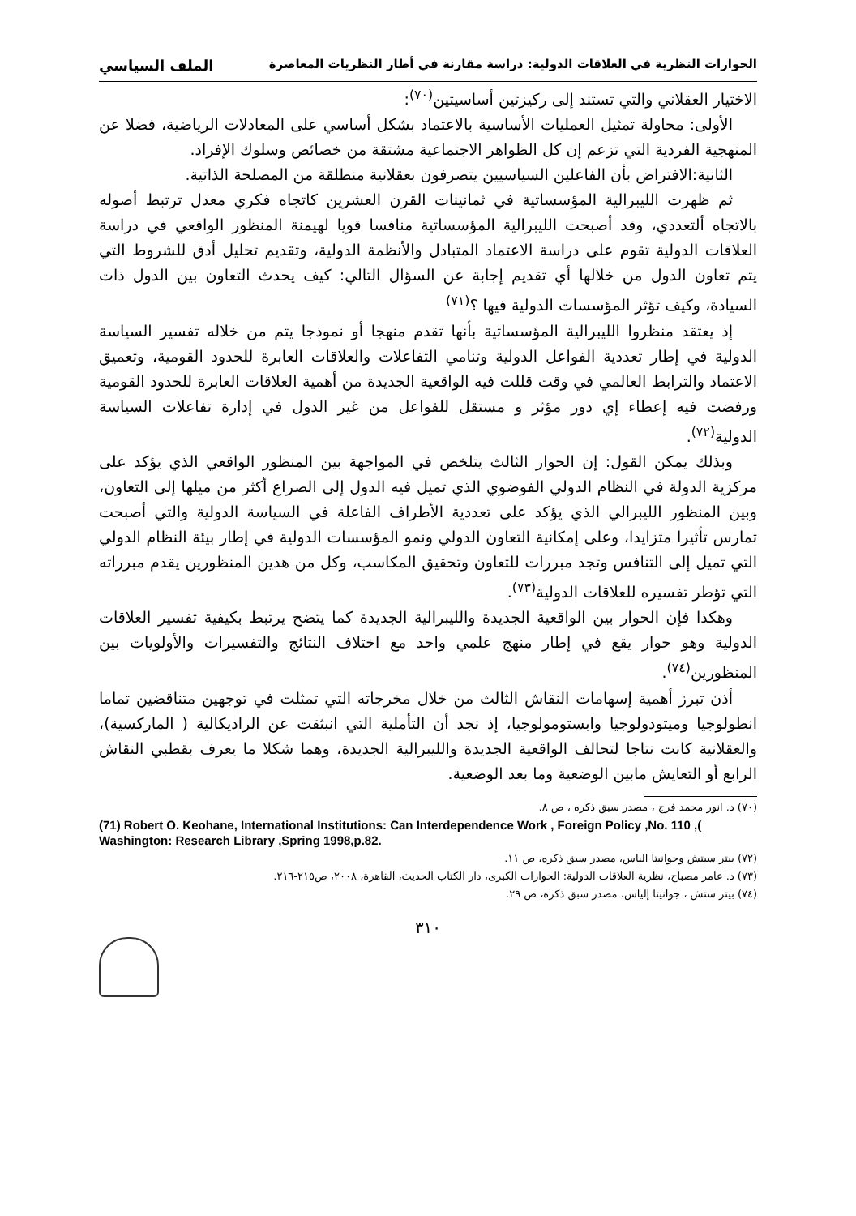الحوارات النظرية في العلاقات الدولية: دراسة مقارنة في أطار النظريات المعاصرة الملف السياسي
الاختيار العقلاني والتي تستند إلى ركيزتين أساسيتين<sup>(٧٠)</sup>:
الأولى: محاولة تمثيل العمليات الأساسية بالاعتماد بشكل أساسي على المعادلات الرياضية، فضلا عن المنهجية الفردية التي تزعم إن كل الظواهر الاجتماعية مشتقة من خصائص وسلوك الإفراد.
الثانية:الافتراض بأن الفاعلين السياسيين يتصرفون بعقلانية منطلقة من المصلحة الذاتية.
ثم ظهرت الليبرالية المؤسساتية في ثمانينات القرن العشرين كاتجاه فكري معدل ترتبط أصوله بالاتجاه ألتعددي، وقد أصبحت الليبرالية المؤسساتية منافسا قويا لهيمنة المنظور الواقعي في دراسة العلاقات الدولية تقوم على دراسة الاعتماد المتبادل والأنظمة الدولية، وتقديم تحليل أدق للشروط التي يتم تعاون الدول من خلالها أي تقديم إجابة عن السؤال التالي: كيف يحدث التعاون بين الدول ذات السيادة، وكيف تؤثر المؤسسات الدولية فيها ؟<sup>(٧١)</sup>
إذ يعتقد منظروا الليبرالية المؤسساتية بأنها تقدم منهجا أو نموذجا يتم من خلاله تفسير السياسة الدولية في إطار تعددية الفواعل الدولية وتنامي التفاعلات والعلاقات العابرة للحدود القومية، وتعميق الاعتماد والترابط العالمي في وقت قللت فيه الواقعية الجديدة من أهمية العلاقات العابرة للحدود القومية ورفضت فيه إعطاء إي دور مؤثر و مستقل للفواعل من غير الدول في إدارة تفاعلات السياسة الدولية<sup>(٧٢)</sup>.
وبذلك يمكن القول: إن الحوار الثالث يتلخص في المواجهة بين المنظور الواقعي الذي يؤكد على مركزية الدولة في النظام الدولي الفوضوي الذي تميل فيه الدول إلى الصراع أكثر من ميلها إلى التعاون، وبين المنظور الليبرالي الذي يؤكد على تعددية الأطراف الفاعلة في السياسة الدولية والتي أصبحت تمارس تأثيرا متزايدا، وعلى إمكانية التعاون الدولي ونمو المؤسسات الدولية في إطار بيئة النظام الدولي التي تميل إلى التنافس وتجد مبررات للتعاون وتحقيق المكاسب، وكل من هذين المنظورين يقدم مبرراته التي تؤطر تفسيره للعلاقات الدولية<sup>(٧٣)</sup>.
وهكذا فإن الحوار بين الواقعية الجديدة والليبرالية الجديدة كما يتضح يرتبط بكيفية تفسير العلاقات الدولية وهو حوار يقع في إطار منهج علمي واحد مع اختلاف النتائج والتفسيرات والأولويات بين المنظورين<sup>(٧٤)</sup>.
أذن تبرز أهمية إسهامات النقاش الثالث من خلال مخرجاته التي تمثلت في توجهين متناقضين تماما انطولوجيا وميتودولوجيا وابستومولوجيا، إذ نجد أن التأملية التي انبثقت عن الراديكالية ( الماركسية)، والعقلانية كانت نتاجا لتحالف الواقعية الجديدة والليبرالية الجديدة، وهما شكلا ما يعرف بقطبي النقاش الرابع أو التعايش مابين الوضعية وما بعد الوضعية.
(٧٠) د. انور محمد فرج ، مصدر سبق ذكره ، ص ٨.
(71) Robert O. Keohane, International Institutions: Can Interdependence Work , Foreign Policy ,No. 110 ,( Washington: Research Library ,Spring 1998,p.82.
(٧٢) بيتر سيتش وجوانيتا الياس، مصدر سبق ذكره، ص ١١.
(٧٣) د. عامر مصباح، نظرية العلاقات الدولية: الحوارات الكبرى، دار الكتاب الحديث، القاهرة، ٢٠٠٨، ص٢١٥-٢١٦.
(٧٤) بيتر ستش ، جوانيتا إلياس، مصدر سبق ذكره، ص ٢٩.
٣١٠